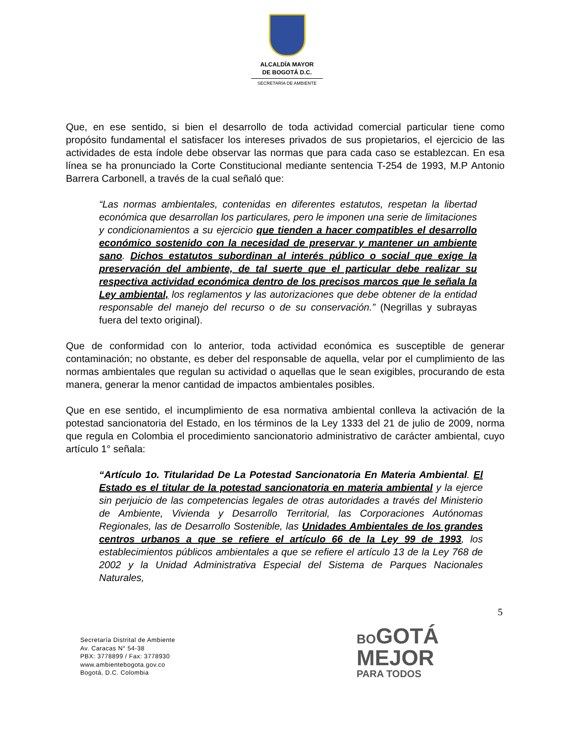ALCALDÍA MAYOR
DE BOGOTÁ D.C.
SECRETARÍA DE AMBIENTE
Que, en ese sentido, si bien el desarrollo de toda actividad comercial particular tiene como propósito fundamental el satisfacer los intereses privados de sus propietarios, el ejercicio de las actividades de esta índole debe observar las normas que para cada caso se establezcan. En esa línea se ha pronunciado la Corte Constitucional mediante sentencia T-254 de 1993, M.P Antonio Barrera Carbonell, a través de la cual señaló que:
“Las normas ambientales, contenidas en diferentes estatutos, respetan la libertad económica que desarrollan los particulares, pero le imponen una serie de limitaciones y condicionamientos a su ejercicio que tienden a hacer compatibles el desarrollo económico sostenido con la necesidad de preservar y mantener un ambiente sano. Dichos estatutos subordinan al interés público o social que exige la preservación del ambiente, de tal suerte que el particular debe realizar su respectiva actividad económica dentro de los precisos marcos que le señala la Ley ambiental, los reglamentos y las autorizaciones que debe obtener de la entidad responsable del manejo del recurso o de su conservación.” (Negrillas y subrayas fuera del texto original).
Que de conformidad con lo anterior, toda actividad económica es susceptible de generar contaminación; no obstante, es deber del responsable de aquella, velar por el cumplimiento de las normas ambientales que regulan su actividad o aquellas que le sean exigibles, procurando de esta manera, generar la menor cantidad de impactos ambientales posibles.
Que en ese sentido, el incumplimiento de esa normativa ambiental conlleva la activación de la potestad sancionatoria del Estado, en los términos de la Ley 1333 del 21 de julio de 2009, norma que regula en Colombia el procedimiento sancionatorio administrativo de carácter ambiental, cuyo artículo 1° señala:
“Artículo 1o. Titularidad De La Potestad Sancionatoria En Materia Ambiental. El Estado es el titular de la potestad sancionatoria en materia ambiental y la ejerce sin perjuicio de las competencias legales de otras autoridades a través del Ministerio de Ambiente, Vivienda y Desarrollo Territorial, las Corporaciones Autónomas Regionales, las de Desarrollo Sostenible, las Unidades Ambientales de los grandes centros urbanos a que se refiere el artículo 66 de la Ley 99 de 1993, los establecimientos públicos ambientales a que se refiere el artículo 13 de la Ley 768 de 2002 y la Unidad Administrativa Especial del Sistema de Parques Nacionales Naturales,
5
Secretaría Distrital de Ambiente
Av. Caracas N° 54-38
PBX: 3778899 / Fax: 3778930
www.ambientebogota.gov.co
Bogotá, D.C. Colombia
BOGOTÁ
MEJOR
PARA TODOS